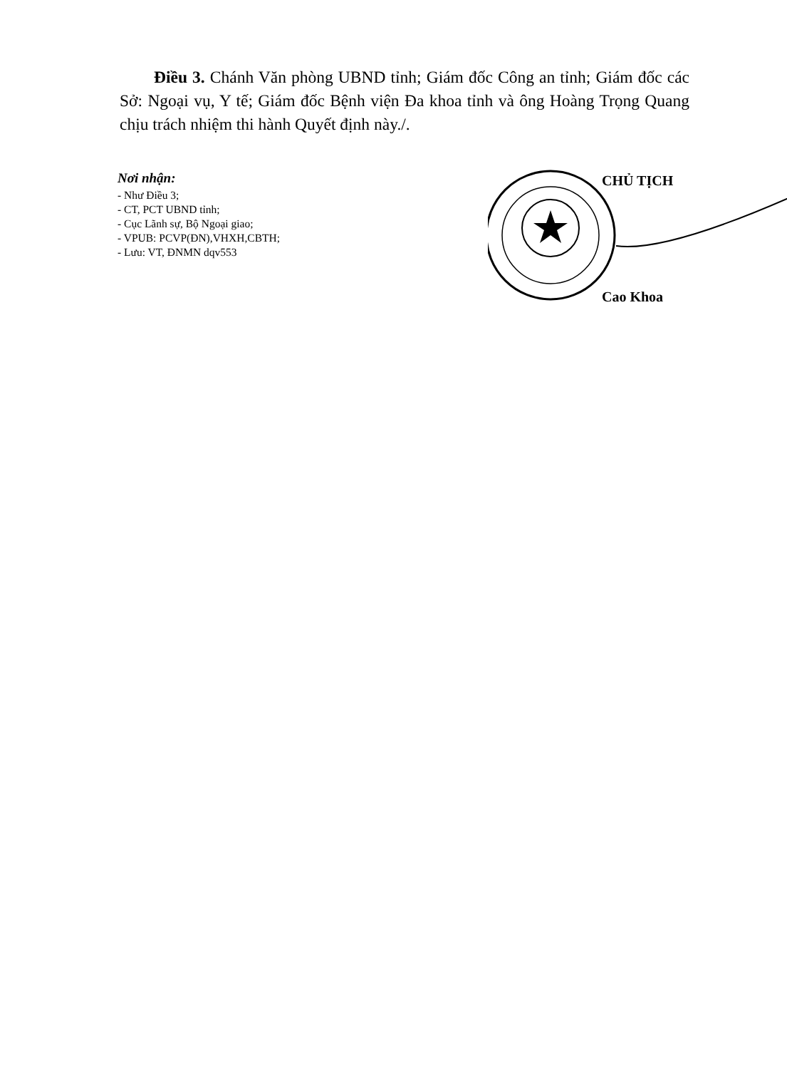Điều 3. Chánh Văn phòng UBND tỉnh; Giám đốc Công an tỉnh; Giám đốc các Sở: Ngoại vụ, Y tế; Giám đốc Bệnh viện Đa khoa tỉnh và ông Hoàng Trọng Quang chịu trách nhiệm thi hành Quyết định này./.
Nơi nhận:
- Như Điều 3;
- CT, PCT UBND tỉnh;
- Cục Lãnh sự, Bộ Ngoại giao;
- VPUB: PCVP(ĐN),VHXH,CBTH;
- Lưu: VT, ĐNMN dqv553
CHỦ TỊCH
Cao Khoa